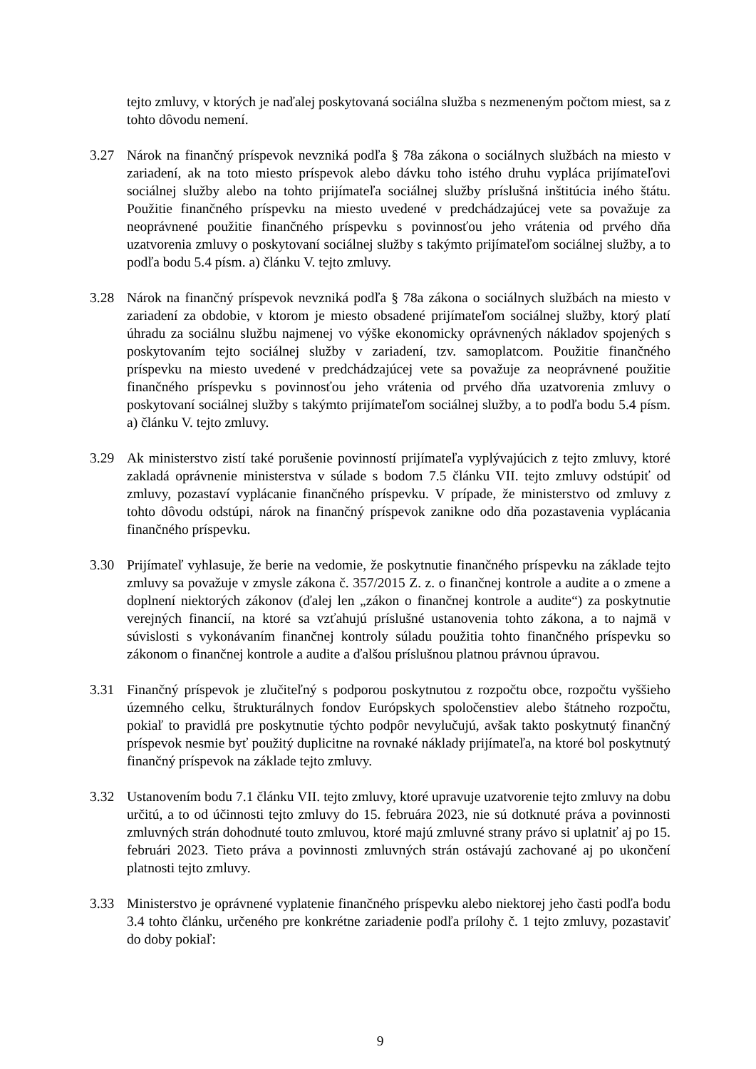tejto zmluvy, v ktorých je naďalej poskytovaná sociálna služba s nezmeneným počtom miest, sa z tohto dôvodu nemení.
3.27 Nárok na finančný príspevok nevzniká podľa § 78a zákona o sociálnych službách na miesto v zariadení, ak na toto miesto príspevok alebo dávku toho istého druhu vypláca prijímateľovi sociálnej služby alebo na tohto prijímateľa sociálnej služby príslušná inštitúcia iného štátu. Použitie finančného príspevku na miesto uvedené v predchádzajúcej vete sa považuje za neoprávnené použitie finančného príspevku s povinnosťou jeho vrátenia od prvého dňa uzatvorenia zmluvy o poskytovaní sociálnej služby s takýmto prijímateľom sociálnej služby, a to podľa bodu 5.4 písm. a) článku V. tejto zmluvy.
3.28 Nárok na finančný príspevok nevzniká podľa § 78a zákona o sociálnych službách na miesto v zariadení za obdobie, v ktorom je miesto obsadené prijímateľom sociálnej služby, ktorý platí úhradu za sociálnu službu najmenej vo výške ekonomicky oprávnených nákladov spojených s poskytovaním tejto sociálnej služby v zariadení, tzv. samoplatcom. Použitie finančného príspevku na miesto uvedené v predchádzajúcej vete sa považuje za neoprávnené použitie finančného príspevku s povinnosťou jeho vrátenia od prvého dňa uzatvorenia zmluvy o poskytovaní sociálnej služby s takýmto prijímateľom sociálnej služby, a to podľa bodu 5.4 písm. a) článku V. tejto zmluvy.
3.29 Ak ministerstvo zistí také porušenie povinností prijímateľa vyplývajúcich z tejto zmluvy, ktoré zakladá oprávnenie ministerstva v súlade s bodom 7.5 článku VII. tejto zmluvy odstúpiť od zmluvy, pozastaví vyplácanie finančného príspevku. V prípade, že ministerstvo od zmluvy z tohto dôvodu odstúpi, nárok na finančný príspevok zanikne odo dňa pozastavenia vyplácania finančného príspevku.
3.30 Prijímateľ vyhlasuje, že berie na vedomie, že poskytnutie finančného príspevku na základe tejto zmluvy sa považuje v zmysle zákona č. 357/2015 Z. z. o finančnej kontrole a audite a o zmene a doplnení niektorých zákonov (ďalej len „zákon o finančnej kontrole a audite“) za poskytnutie verejných financií, na ktoré sa vzťahujú príslušné ustanovenia tohto zákona, a to najmä v súvislosti s vykonávaním finančnej kontroly súladu použitia tohto finančného príspevku so zákonom o finančnej kontrole a audite a ďalšou príslušnou platnou právnou úpravou.
3.31 Finančný príspevok je zlučiteľný s podporou poskytnutou z rozpočtu obce, rozpočtu vyššieho územného celku, štrukturálnych fondov Európskych spoločenstiev alebo štátneho rozpočtu, pokiaľ to pravidlá pre poskytnutie týchto podpôr nevylučujú, avšak takto poskytnutý finančný príspevok nesmie byť použitý duplicitne na rovnaké náklady prijímateľa, na ktoré bol poskytnutý finančný príspevok na základe tejto zmluvy.
3.32 Ustanovením bodu 7.1 článku VII. tejto zmluvy, ktoré upravuje uzatvorenie tejto zmluvy na dobu určitú, a to od účinnosti tejto zmluvy do 15. februára 2023, nie sú dotknuté práva a povinnosti zmluvných strán dohodnuté touto zmluvou, ktoré majú zmluvné strany právo si uplatniť aj po 15. februári 2023. Tieto práva a povinnosti zmluvných strán ostávajú zachované aj po ukončení platnosti tejto zmluvy.
3.33 Ministerstvo je oprávnené vyplatenie finančného príspevku alebo niektorej jeho časti podľa bodu 3.4 tohto článku, určeného pre konkrétne zariadenie podľa prílohy č. 1 tejto zmluvy, pozastaviť do doby pokiaľ:
9